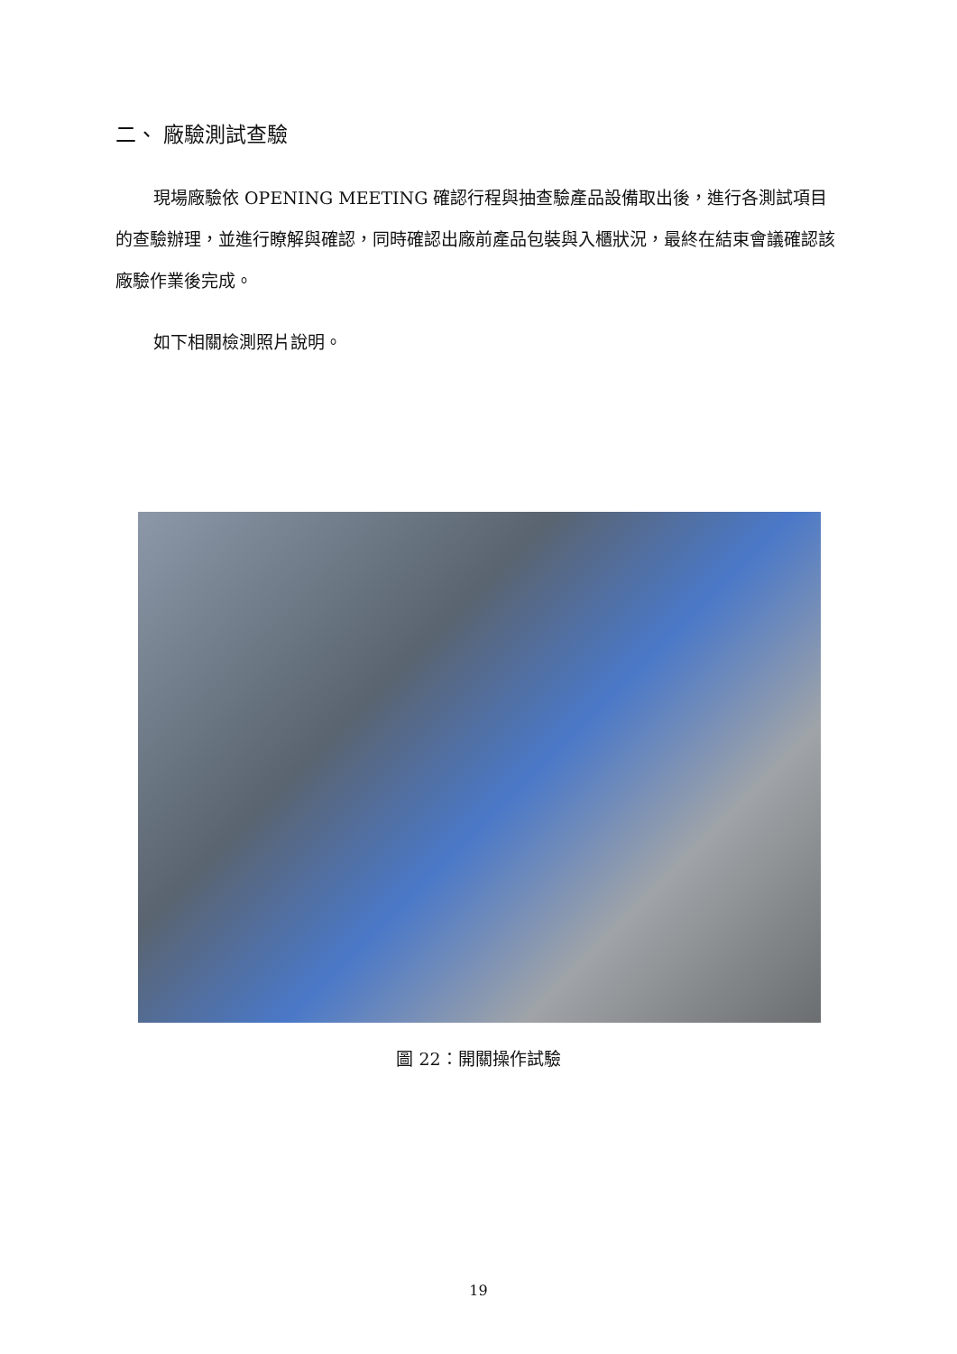二、 廠驗測試查驗
現場廠驗依 OPENING MEETING 確認行程與抽查驗產品設備取出後，進行各測試項目的查驗辦理，並進行瞭解與確認，同時確認出廠前產品包裝與入櫃狀況，最終在結束會議確認該廠驗作業後完成。
如下相關檢測照片說明。
圖 22：開關操作試驗
19